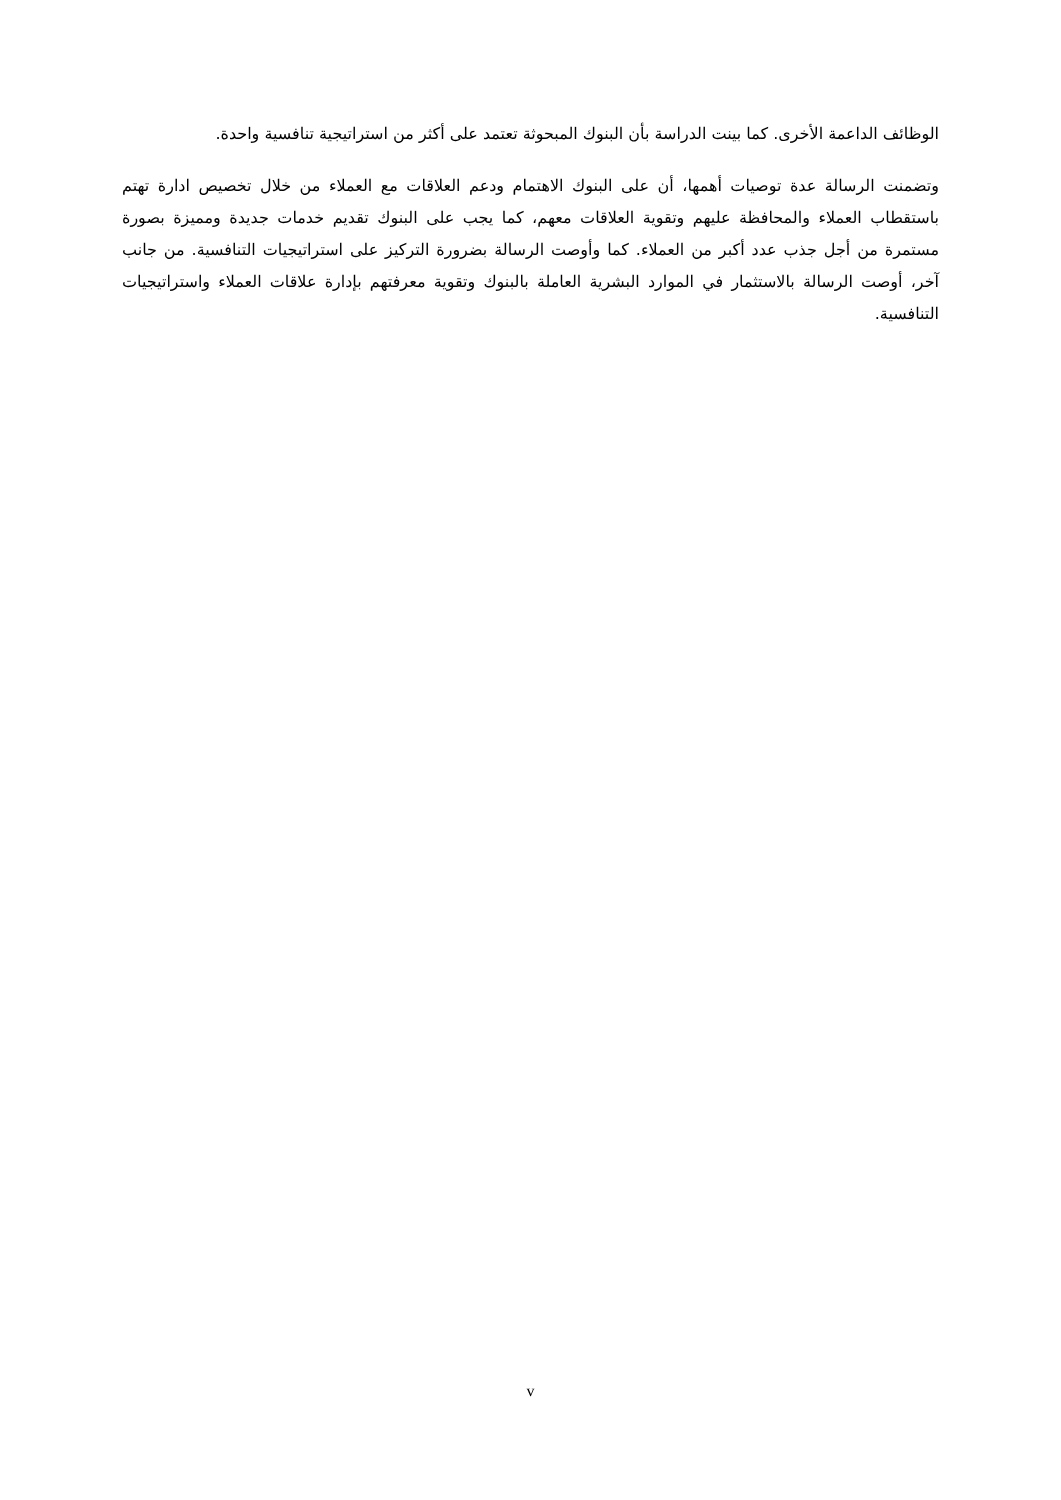الوظائف الداعمة الأخرى. كما بينت الدراسة بأن البنوك المبحوثة تعتمد على أكثر من استراتيجية تنافسية واحدة.
وتضمنت الرسالة عدة توصيات أهمها، أن على البنوك الاهتمام ودعم العلاقات مع العملاء من خلال تخصيص ادارة تهتم باستقطاب العملاء والمحافظة عليهم وتقوية العلاقات معهم، كما يجب على البنوك تقديم خدمات جديدة ومميزة بصورة مستمرة من أجل جذب عدد أكبر من العملاء. كما وأوصت الرسالة بضرورة التركيز على استراتيجيات التنافسية. من جانب آخر، أوصت الرسالة بالاستثمار في الموارد البشرية العاملة بالبنوك وتقوية معرفتهم بإدارة علاقات العملاء واستراتيجيات التنافسية.
v